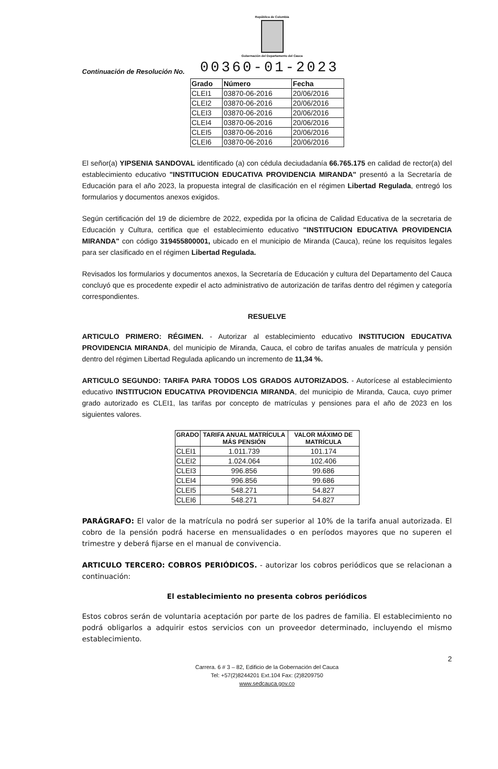República de Colombia
Gobernación del Departamento del Cauca
Continuación de Resolución No. 00360-01-2023
| Grado | Número | Fecha |
| --- | --- | --- |
| CLEI1 | 03870-06-2016 | 20/06/2016 |
| CLEI2 | 03870-06-2016 | 20/06/2016 |
| CLEI3 | 03870-06-2016 | 20/06/2016 |
| CLEI4 | 03870-06-2016 | 20/06/2016 |
| CLEI5 | 03870-06-2016 | 20/06/2016 |
| CLEI6 | 03870-06-2016 | 20/06/2016 |
El señor(a) YIPSENIA SANDOVAL identificado (a) con cédula deciudadanía 66.765.175 en calidad de rector(a) del establecimiento educativo "INSTITUCION EDUCATIVA PROVIDENCIA MIRANDA" presentó a la Secretaría de Educación para el año 2023, la propuesta integral de clasificación en el régimen Libertad Regulada, entregó los formularios y documentos anexos exigidos.
Según certificación del 19 de diciembre de 2022, expedida por la oficina de Calidad Educativa de la secretaria de Educación y Cultura, certifica que el establecimiento educativo "INSTITUCION EDUCATIVA PROVIDENCIA MIRANDA" con código 319455800001, ubicado en el municipio de Miranda (Cauca), reúne los requisitos legales para ser clasificado en el régimen Libertad Regulada.
Revisados los formularios y documentos anexos, la Secretaría de Educación y cultura del Departamento del Cauca concluyó que es procedente expedir el acto administrativo de autorización de tarifas dentro del régimen y categoría correspondientes.
RESUELVE
ARTICULO PRIMERO: RÉGIMEN. - Autorizar al establecimiento educativo INSTITUCION EDUCATIVA PROVIDENCIA MIRANDA, del municipio de Miranda, Cauca, el cobro de tarifas anuales de matrícula y pensión dentro del régimen Libertad Regulada aplicando un incremento de 11,34 %.
ARTICULO SEGUNDO: TARIFA PARA TODOS LOS GRADOS AUTORIZADOS. - Autorícese al establecimiento educativo INSTITUCION EDUCATIVA PROVIDENCIA MIRANDA, del municipio de Miranda, Cauca, cuyo primer grado autorizado es CLEI1, las tarifas por concepto de matrículas y pensiones para el año de 2023 en los siguientes valores.
| GRADO | TARIFA ANUAL MATRÍCULA MÁS PENSIÓN | VALOR MÁXIMO DE MATRÍCULA |
| --- | --- | --- |
| CLEI1 | 1.011.739 | 101.174 |
| CLEI2 | 1.024.064 | 102.406 |
| CLEI3 | 996.856 | 99.686 |
| CLEI4 | 996.856 | 99.686 |
| CLEI5 | 548.271 | 54.827 |
| CLEI6 | 548.271 | 54.827 |
PARÁGRAFO: El valor de la matrícula no podrá ser superior al 10% de la tarifa anual autorizada. El cobro de la pensión podrá hacerse en mensualidades o en períodos mayores que no superen el trimestre y deberá fijarse en el manual de convivencia.
ARTICULO TERCERO: COBROS PERIÓDICOS. - autorizar los cobros periódicos que se relacionan a continuación:
El establecimiento no presenta cobros periódicos
Estos cobros serán de voluntaria aceptación por parte de los padres de familia. El establecimiento no podrá obligarlos a adquirir estos servicios con un proveedor determinado, incluyendo el mismo establecimiento.
2
Carrera. 6 # 3 – 82, Edificio de la Gobernación del Cauca
Tel: +57(2)8244201 Ext.104 Fax: (2)8209750
www.sedcauca.gov.co